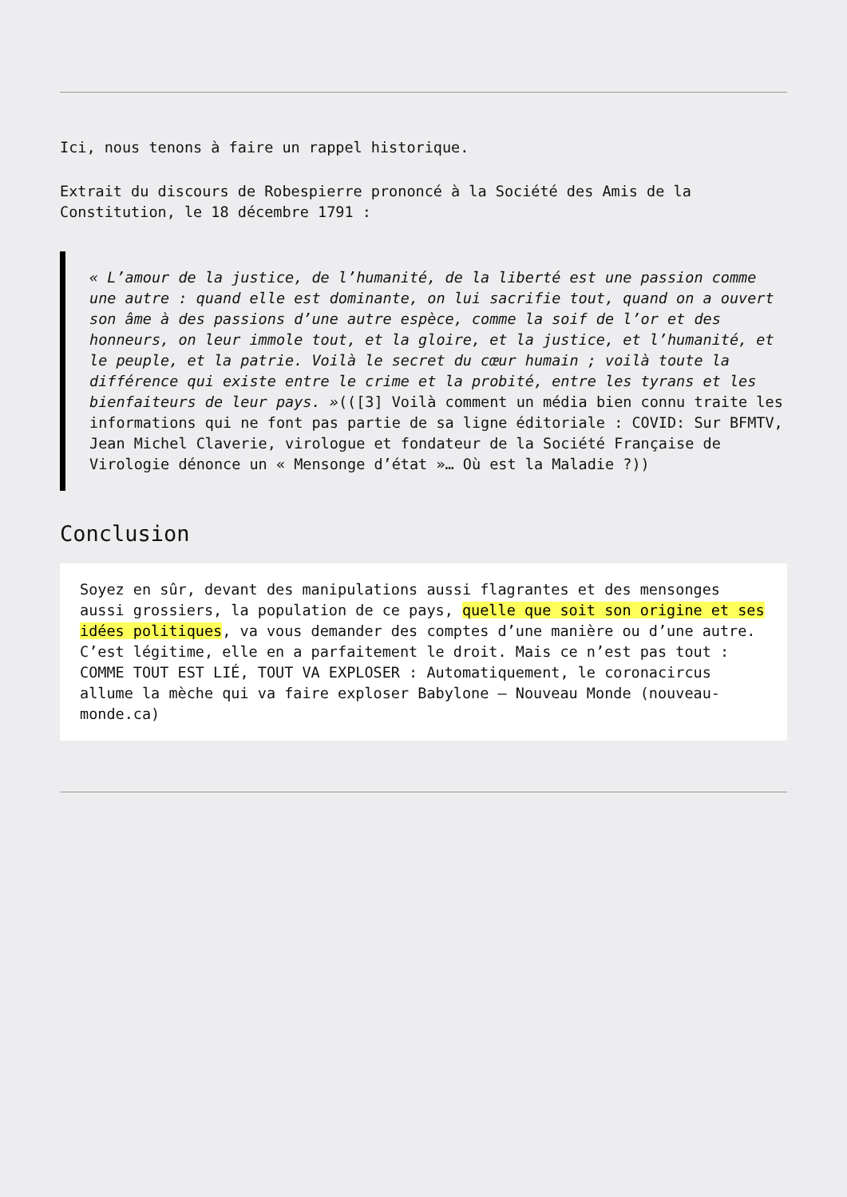Ici, nous tenons à faire un rappel historique.
Extrait du discours de Robespierre prononcé à la Société des Amis de la Constitution, le 18 décembre 1791 :
« L’amour de la justice, de l’humanité, de la liberté est une passion comme une autre : quand elle est dominante, on lui sacrifie tout, quand on a ouvert son âme à des passions d’une autre espèce, comme la soif de l’or et des honneurs, on leur immole tout, et la gloire, et la justice, et l’humanité, et le peuple, et la patrie. Voilà le secret du cœur humain ; voilà toute la différence qui existe entre le crime et la probité, entre les tyrans et les bienfaiteurs de leur pays. »(([3] Voilà comment un média bien connu traite les informations qui ne font pas partie de sa ligne éditoriale : COVID: Sur BFMTV, Jean Michel Claverie, virologue et fondateur de la Société Française de Virologie dénonce un « Mensonge d’état »… Où est la Maladie ?))
Conclusion
Soyez en sûr, devant des manipulations aussi flagrantes et des mensonges aussi grossiers, la population de ce pays, quelle que soit son origine et ses idées politiques, va vous demander des comptes d’une manière ou d’une autre. C’est légitime, elle en a parfaitement le droit. Mais ce n’est pas tout : COMME TOUT EST LIÉ, TOUT VA EXPLOSER : Automatiquement, le coronacircus allume la mèche qui va faire exploser Babylone – Nouveau Monde (nouveau-monde.ca)